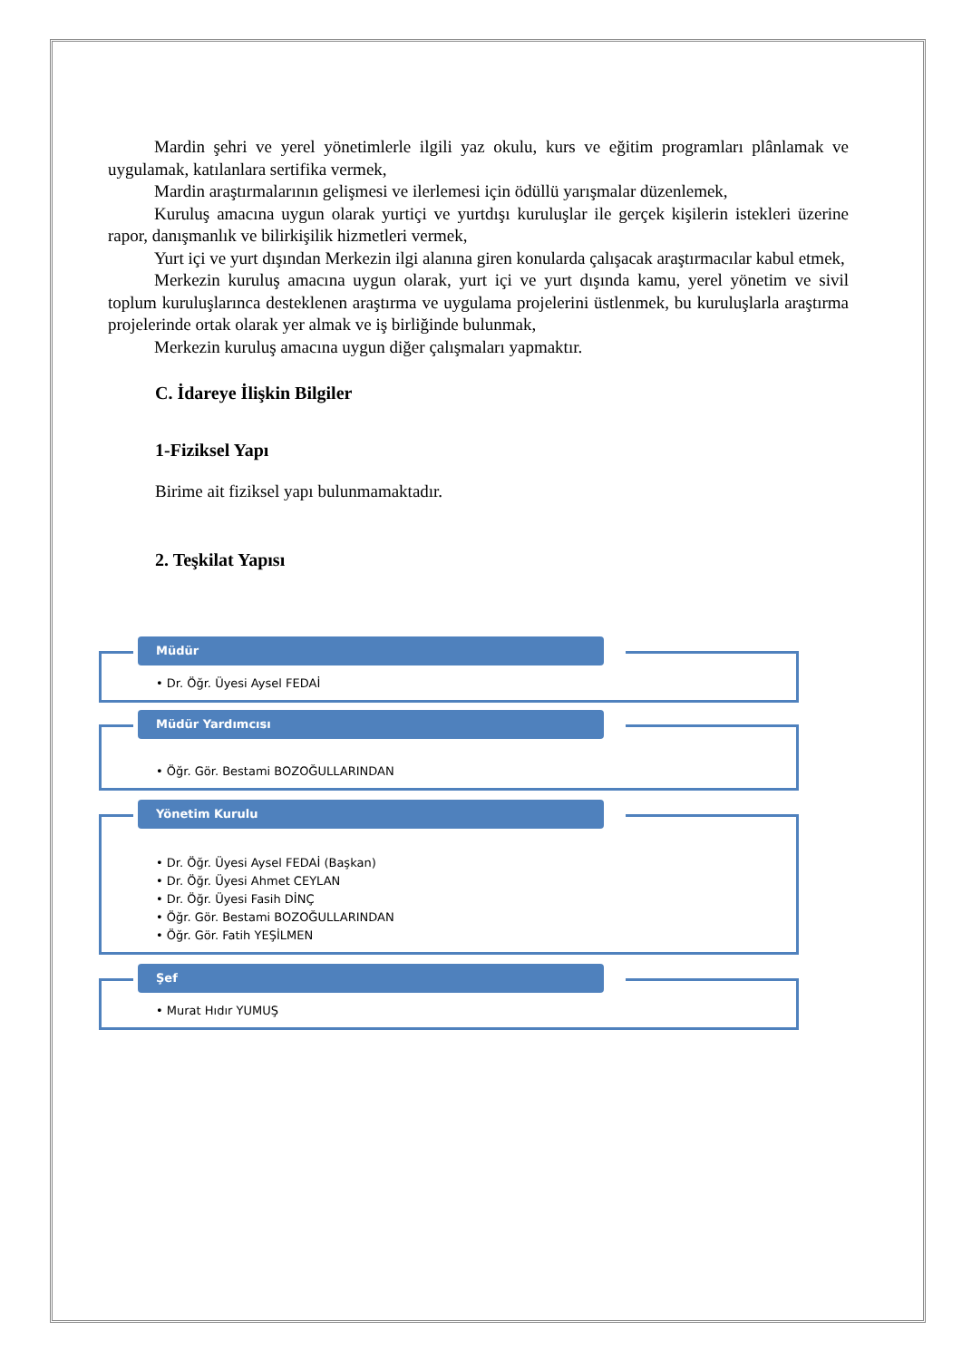Mardin şehri ve yerel yönetimlerle ilgili yaz okulu, kurs ve eğitim programları plânlamak ve uygulamak, katılanlara sertifika vermek,
Mardin araştırmalarının gelişmesi ve ilerlemesi için ödüllü yarışmalar düzenlemek,
Kuruluş amacına uygun olarak yurtiçi ve yurtdışı kuruluşlar ile gerçek kişilerin istekleri üzerine rapor, danışmanlık ve bilirkişilik hizmetleri vermek,
Yurt içi ve yurt dışından Merkezin ilgi alanına giren konularda çalışacak araştırmacılar kabul etmek,
Merkezin kuruluş amacına uygun olarak, yurt içi ve yurt dışında kamu, yerel yönetim ve sivil toplum kuruluşlarınca desteklenen araştırma ve uygulama projelerini üstlenmek, bu kuruluşlarla araştırma projelerinde ortak olarak yer almak ve iş birliğinde bulunmak,
Merkezin kuruluş amacına uygun diğer çalışmaları yapmaktır.
C. İdareye İlişkin Bilgiler
1-Fiziksel Yapı
Birime ait fiziksel yapı bulunmamaktadır.
2. Teşkilat Yapısı
Müdür
• Dr. Öğr. Üyesi Aysel FEDAİ
Müdür Yardımcısı
• Öğr. Gör. Bestami BOZOĞULLARINDAN
Yönetim Kurulu
• Dr. Öğr. Üyesi Aysel FEDAİ (Başkan)
• Dr. Öğr. Üyesi Ahmet CEYLAN
• Dr. Öğr. Üyesi Fasih DİNÇ
• Öğr. Gör. Bestami BOZOĞULLARINDAN
• Öğr. Gör. Fatih YEŞİLMEN
Şef
• Murat Hıdır YUMUŞ